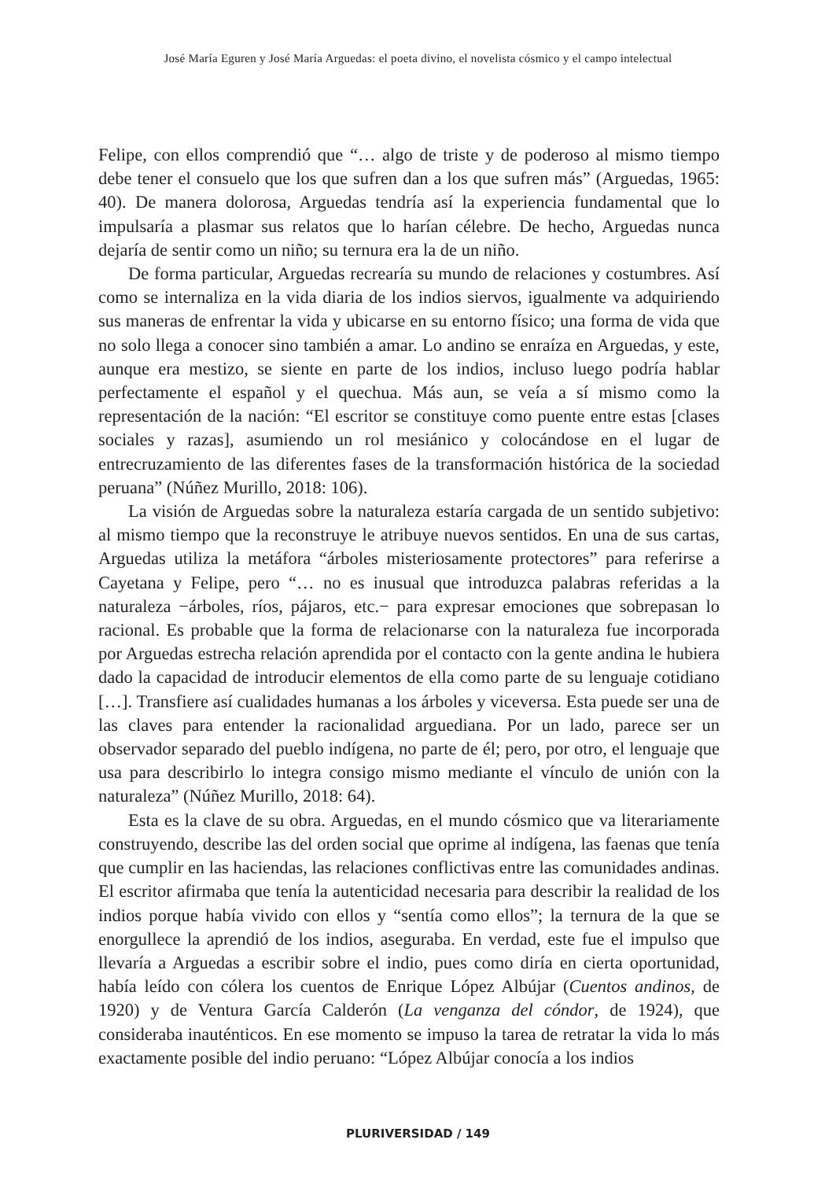José María Eguren y José María Arguedas: el poeta divino, el novelista cósmico y el campo intelectual
Felipe, con ellos comprendió que “… algo de triste y de poderoso al mismo tiempo debe tener el consuelo que los que sufren dan a los que sufren más” (Arguedas, 1965: 40). De manera dolorosa, Arguedas tendría así la experiencia fundamental que lo impulsaría a plasmar sus relatos que lo harían célebre. De hecho, Arguedas nunca dejaría de sentir como un niño; su ternura era la de un niño.
De forma particular, Arguedas recrearía su mundo de relaciones y costumbres. Así como se internaliza en la vida diaria de los indios siervos, igualmente va adquiriendo sus maneras de enfrentar la vida y ubicarse en su entorno físico; una forma de vida que no solo llega a conocer sino también a amar. Lo andino se enraíza en Arguedas, y este, aunque era mestizo, se siente en parte de los indios, incluso luego podría hablar perfectamente el español y el quechua. Más aun, se veía a sí mismo como la representación de la nación: “El escritor se constituye como puente entre estas [clases sociales y razas], asumiendo un rol mesiánico y colocándose en el lugar de entrecruzamiento de las diferentes fases de la transformación histórica de la sociedad peruana” (Núñez Murillo, 2018: 106).
La visión de Arguedas sobre la naturaleza estaría cargada de un sentido subjetivo: al mismo tiempo que la reconstruye le atribuye nuevos sentidos. En una de sus cartas, Arguedas utiliza la metáfora “árboles misteriosamente protectores” para referirse a Cayetana y Felipe, pero “… no es inusual que introduzca palabras referidas a la naturaleza −árboles, ríos, pájaros, etc.− para expresar emociones que sobrepasan lo racional. Es probable que la forma de relacionarse con la naturaleza fue incorporada por Arguedas estrecha relación aprendida por el contacto con la gente andina le hubiera dado la capacidad de introducir elementos de ella como parte de su lenguaje cotidiano […]. Transfiere así cualidades humanas a los árboles y viceversa. Esta puede ser una de las claves para entender la racionalidad arguediana. Por un lado, parece ser un observador separado del pueblo indígena, no parte de él; pero, por otro, el lenguaje que usa para describirlo lo integra consigo mismo mediante el vínculo de unión con la naturaleza” (Núñez Murillo, 2018: 64).
Esta es la clave de su obra. Arguedas, en el mundo cósmico que va literariamente construyendo, describe las del orden social que oprime al indígena, las faenas que tenía que cumplir en las haciendas, las relaciones conflictivas entre las comunidades andinas. El escritor afirmaba que tenía la autenticidad necesaria para describir la realidad de los indios porque había vivido con ellos y “sentía como ellos”; la ternura de la que se enorgullece la aprendió de los indios, aseguraba. En verdad, este fue el impulso que llevaría a Arguedas a escribir sobre el indio, pues como diría en cierta oportunidad, había leído con cólera los cuentos de Enrique López Albújar (Cuentos andinos, de 1920) y de Ventura García Calderón (La venganza del cóndor, de 1924), que consideraba inauténticos. En ese momento se impuso la tarea de retratar la vida lo más exactamente posible del indio peruano: “López Albújar conocía a los indios
PLURIVERSIDAD / 149